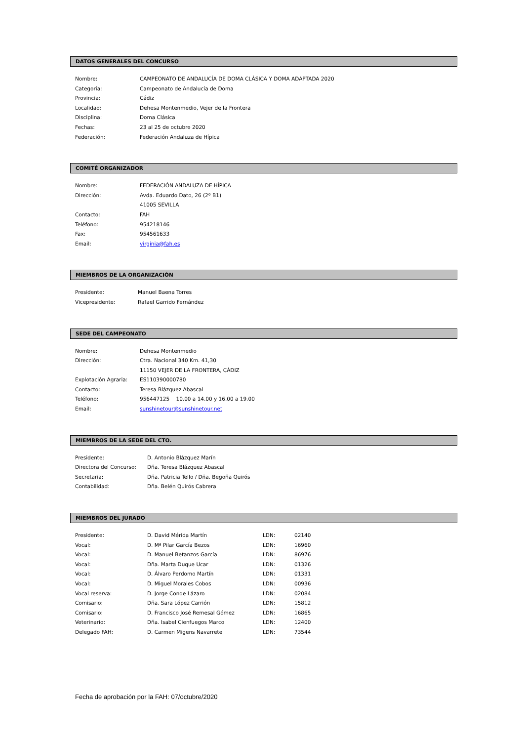DATOS GENERALES DEL CONCURSO
| Nombre: | CAMPEONATO DE ANDALUCÍA DE DOMA CLÁSICA Y DOMA ADAPTADA 2020 |
| Categoría: | Campeonato de Andalucía de Doma |
| Provincia: | Cádiz |
| Localidad: | Dehesa Montenmedio, Vejer de la Frontera |
| Disciplina: | Doma Clásica |
| Fechas: | 23 al 25 de octubre 2020 |
| Federación: | Federación Andaluza de Hípica |
COMITÉ ORGANIZADOR
| Nombre: | FEDERACIÓN ANDALUZA DE HÍPICA |
| Dirección: | Avda. Eduardo Dato, 26 (2º B1) |
| | 41005 SEVILLA |
| Contacto: | FAH |
| Teléfono: | 954218146 |
| Fax: | 954561633 |
| Email: | virginia@fah.es |
MIEMBROS DE LA ORGANIZACIÓN
| Presidente: | Manuel Baena Torres |
| Vicepresidente: | Rafael Garrido Fernández |
SEDE DEL CAMPEONATO
| Nombre: | Dehesa Montenmedio |
| Dirección: | Ctra. Nacional 340 Km. 41,30 |
| | 11150 VEJER DE LA FRONTERA, CÁDIZ |
| Explotación Agraria: | ES110390000780 |
| Contacto: | Teresa Blázquez Abascal |
| Teléfono: | 956447125 10.00 a 14.00 y 16.00 a 19.00 |
| Email: | sunshinetour@sunshinetour.net |
MIEMBROS DE LA SEDE DEL CTO.
| Presidente: | D. Antonio Blázquez Marín |
| Directora del Concurso: | Dña. Teresa Blázquez Abascal |
| Secretaria: | Dña. Patricia Tello / Dña. Begoña Quirós |
| Contabilidad: | Dña. Belén Quirós Cabrera |
MIEMBROS DEL JURADO
| Presidente: | D. David Mérida Martín | LDN: | 02140 |
| Vocal: | D. Mª Pilar García Bezos | LDN: | 16960 |
| Vocal: | D. Manuel Betanzos García | LDN: | 86976 |
| Vocal: | Dña. Marta Duque Ucar | LDN: | 01326 |
| Vocal: | D. Álvaro Perdomo Martín | LDN: | 01331 |
| Vocal: | D. Miguel Morales Cobos | LDN: | 00936 |
| Vocal reserva: | D. Jorge Conde Lázaro | LDN: | 02084 |
| Comisario: | Dña. Sara López Carrión | LDN: | 15812 |
| Comisario: | D. Francisco José Remesal Gómez | LDN: | 16865 |
| Veterinario: | Dña. Isabel Cienfuegos Marco | LDN: | 12400 |
| Delegado FAH: | D. Carmen Migens Navarrete | LDN: | 73544 |
Fecha de aprobación por la FAH: 07/octubre/2020